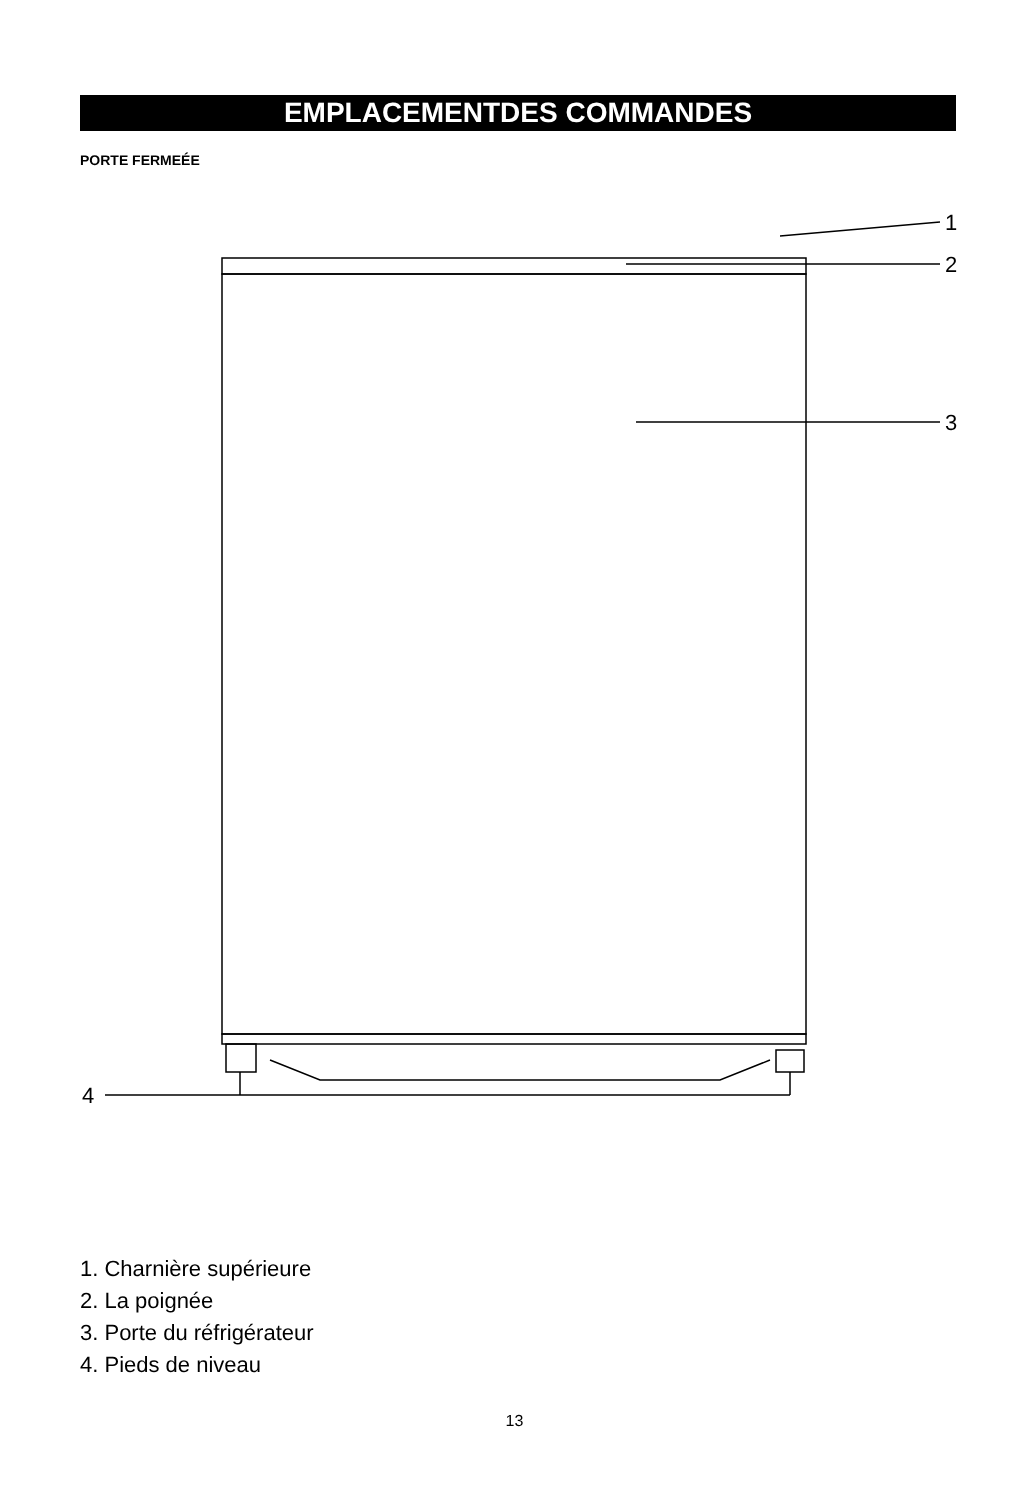EMPLACEMENTDES COMMANDES
PORTE FERMEÉE
1
2
3
4
1. Charnière supérieure
2. La poignée
3. Porte du réfrigérateur
4. Pieds de niveau
13